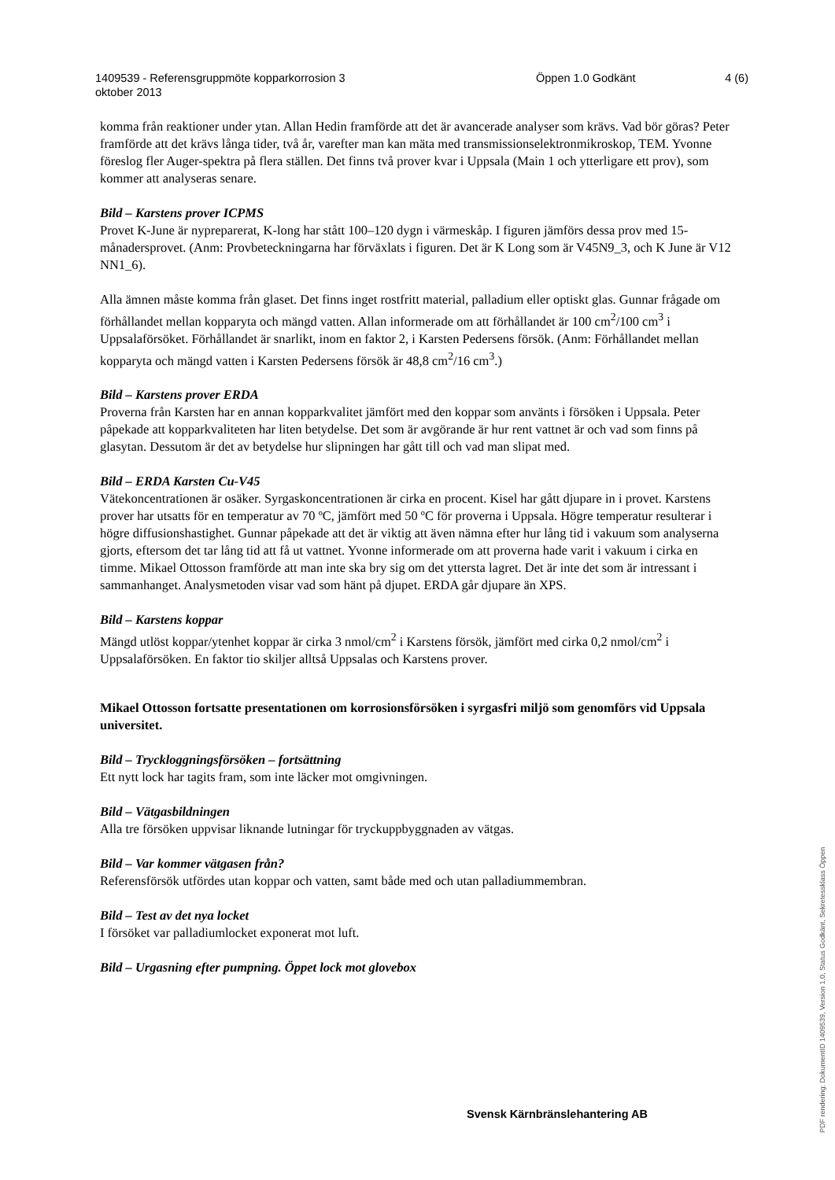1409539 - Referensgruppmöte kopparkorrosion 3
oktober 2013
Öppen 1.0 Godkänt 4 (6)
komma från reaktioner under ytan. Allan Hedin framförde att det är avancerade analyser som krävs. Vad bör göras? Peter framförde att det krävs långa tider, två år, varefter man kan mäta med transmissionselektronmikroskop, TEM. Yvonne föreslog fler Auger-spektra på flera ställen. Det finns två prover kvar i Uppsala (Main 1 och ytterligare ett prov), som kommer att analyseras senare.
Bild – Karstens prover ICPMS
Provet K-June är nypreparerat, K-long har stått 100–120 dygn i värmeskåp. I figuren jämförs dessa prov med 15-månadersprovet. (Anm: Provbeteckningarna har förväxlats i figuren. Det är K Long som är V45N9_3, och K June är V12 NN1_6).
Alla ämnen måste komma från glaset. Det finns inget rostfritt material, palladium eller optiskt glas. Gunnar frågade om förhållandet mellan kopparyta och mängd vatten. Allan informerade om att förhållandet är 100 cm<sup>2</sup>/100 cm<sup>3</sup> i Uppsalaförsöket. Förhållandet är snarlikt, inom en faktor 2, i Karsten Pedersens försök. (Anm: Förhållandet mellan kopparyta och mängd vatten i Karsten Pedersens försök är 48,8 cm<sup>2</sup>/16 cm<sup>3</sup>.)
Bild – Karstens prover ERDA
Proverna från Karsten har en annan kopparkvalitet jämfört med den koppar som använts i försöken i Uppsala. Peter påpekade att kopparkvaliteten har liten betydelse. Det som är avgörande är hur rent vattnet är och vad som finns på glasytan. Dessutom är det av betydelse hur slipningen har gått till och vad man slipat med.
Bild – ERDA Karsten Cu-V45
Vätekoncentrationen är osäker. Syrgaskoncentrationen är cirka en procent. Kisel har gått djupare in i provet. Karstens prover har utsatts för en temperatur av 70 ºC, jämfört med 50 ºC för proverna i Uppsala. Högre temperatur resulterar i högre diffusionshastighet. Gunnar påpekade att det är viktig att även nämna efter hur lång tid i vakuum som analyserna gjorts, eftersom det tar lång tid att få ut vattnet. Yvonne informerade om att proverna hade varit i vakuum i cirka en timme. Mikael Ottosson framförde att man inte ska bry sig om det yttersta lagret. Det är inte det som är intressant i sammanhanget. Analysmetoden visar vad som hänt på djupet. ERDA går djupare än XPS.
Bild – Karstens koppar
Mängd utlöst koppar/ytenhet koppar är cirka 3 nmol/cm<sup>2</sup> i Karstens försök, jämfört med cirka 0,2 nmol/cm<sup>2</sup> i Uppsalaförsöken. En faktor tio skiljer alltså Uppsalas och Karstens prover.
Mikael Ottosson fortsatte presentationen om korrosionsförsöken i syrgasfri miljö som genomförs vid Uppsala universitet.
Bild – Tryckloggningsförsöken – fortsättning
Ett nytt lock har tagits fram, som inte läcker mot omgivningen.
Bild – Vätgasbildningen
Alla tre försöken uppvisar liknande lutningar för tryckuppbyggnaden av vätgas.
Bild – Var kommer vätgasen från?
Referensförsök utfördes utan koppar och vatten, samt både med och utan palladiummembran.
Bild – Test av det nya locket
I försöket var palladiumlocket exponerat mot luft.
Bild – Urgasning efter pumpning. Öppet lock mot glovebox
Svensk Kärnbränslehantering AB
PDF rendering: DokumentID 1409539, Version 1.0, Status Godkänt, Sekretessklass Öppen